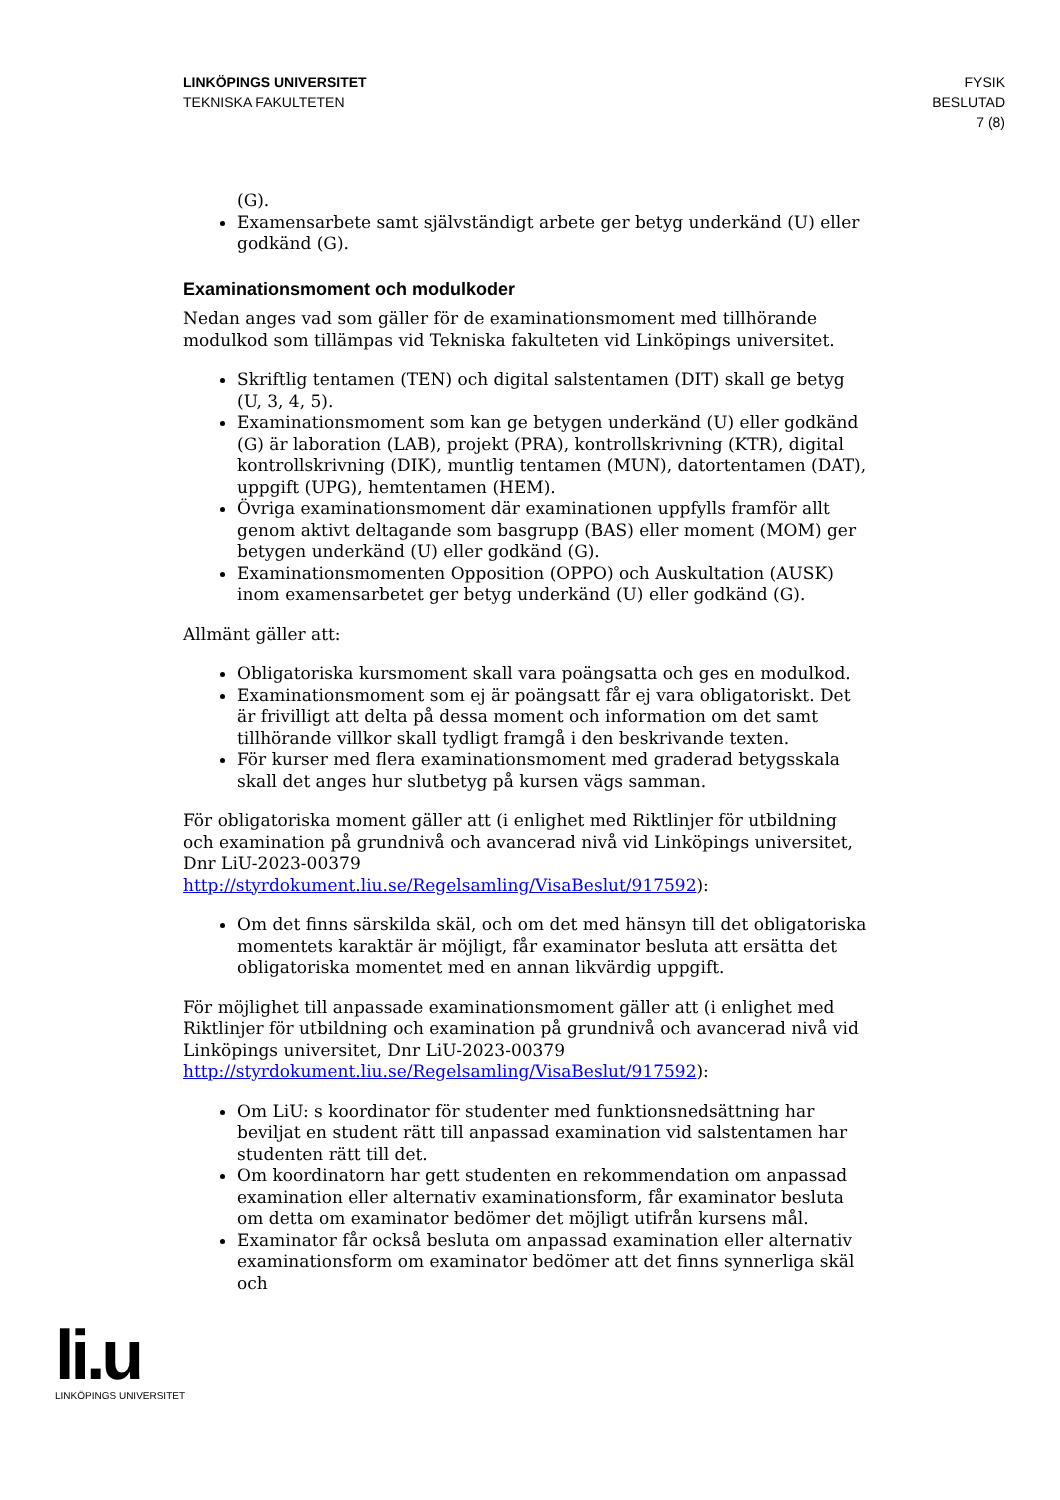LINKÖPINGS UNIVERSITET
TEKNISKA FAKULTETEN
FYSIK
BESLUTAD
7 (8)
(G).
Examensarbete samt självständigt arbete ger betyg underkänd (U) eller godkänd (G).
Examinationsmoment och modulkoder
Nedan anges vad som gäller för de examinationsmoment med tillhörande modulkod som tillämpas vid Tekniska fakulteten vid Linköpings universitet.
Skriftlig tentamen (TEN) och digital salstentamen (DIT) skall ge betyg (U, 3, 4, 5).
Examinationsmoment som kan ge betygen underkänd (U) eller godkänd (G) är laboration (LAB), projekt (PRA), kontrollskrivning (KTR), digital kontrollskrivning (DIK), muntlig tentamen (MUN), datortentamen (DAT), uppgift (UPG), hemtentamen (HEM).
Övriga examinationsmoment där examinationen uppfylls framför allt genom aktivt deltagande som basgrupp (BAS) eller moment (MOM) ger betygen underkänd (U) eller godkänd (G).
Examinationsmomenten Opposition (OPPO) och Auskultation (AUSK) inom examensarbetet ger betyg underkänd (U) eller godkänd (G).
Allmänt gäller att:
Obligatoriska kursmoment skall vara poängsatta och ges en modulkod.
Examinationsmoment som ej är poängsatt får ej vara obligatoriskt. Det är frivilligt att delta på dessa moment och information om det samt tillhörande villkor skall tydligt framgå i den beskrivande texten.
För kurser med flera examinationsmoment med graderad betygsskala skall det anges hur slutbetyg på kursen vägs samman.
För obligatoriska moment gäller att (i enlighet med Riktlinjer för utbildning och examination på grundnivå och avancerad nivå vid Linköpings universitet, Dnr LiU-2023-00379 http://styrdokument.liu.se/Regelsamling/VisaBeslut/917592):
Om det finns särskilda skäl, och om det med hänsyn till det obligatoriska momentets karaktär är möjligt, får examinator besluta att ersätta det obligatoriska momentet med en annan likvärdig uppgift.
För möjlighet till anpassade examinationsmoment gäller att (i enlighet med Riktlinjer för utbildning och examination på grundnivå och avancerad nivå vid Linköpings universitet, Dnr LiU-2023-00379
http://styrdokument.liu.se/Regelsamling/VisaBeslut/917592):
Om LiU: s koordinator för studenter med funktionsnedsättning har beviljat en student rätt till anpassad examination vid salstentamen har studenten rätt till det.
Om koordinatorn har gett studenten en rekommendation om anpassad examination eller alternativ examinationsform, får examinator besluta om detta om examinator bedömer det möjligt utifrån kursens mål.
Examinator får också besluta om anpassad examination eller alternativ examinationsform om examinator bedömer att det finns synnerliga skäl och
li.u
LINKÖPINGS UNIVERSITET